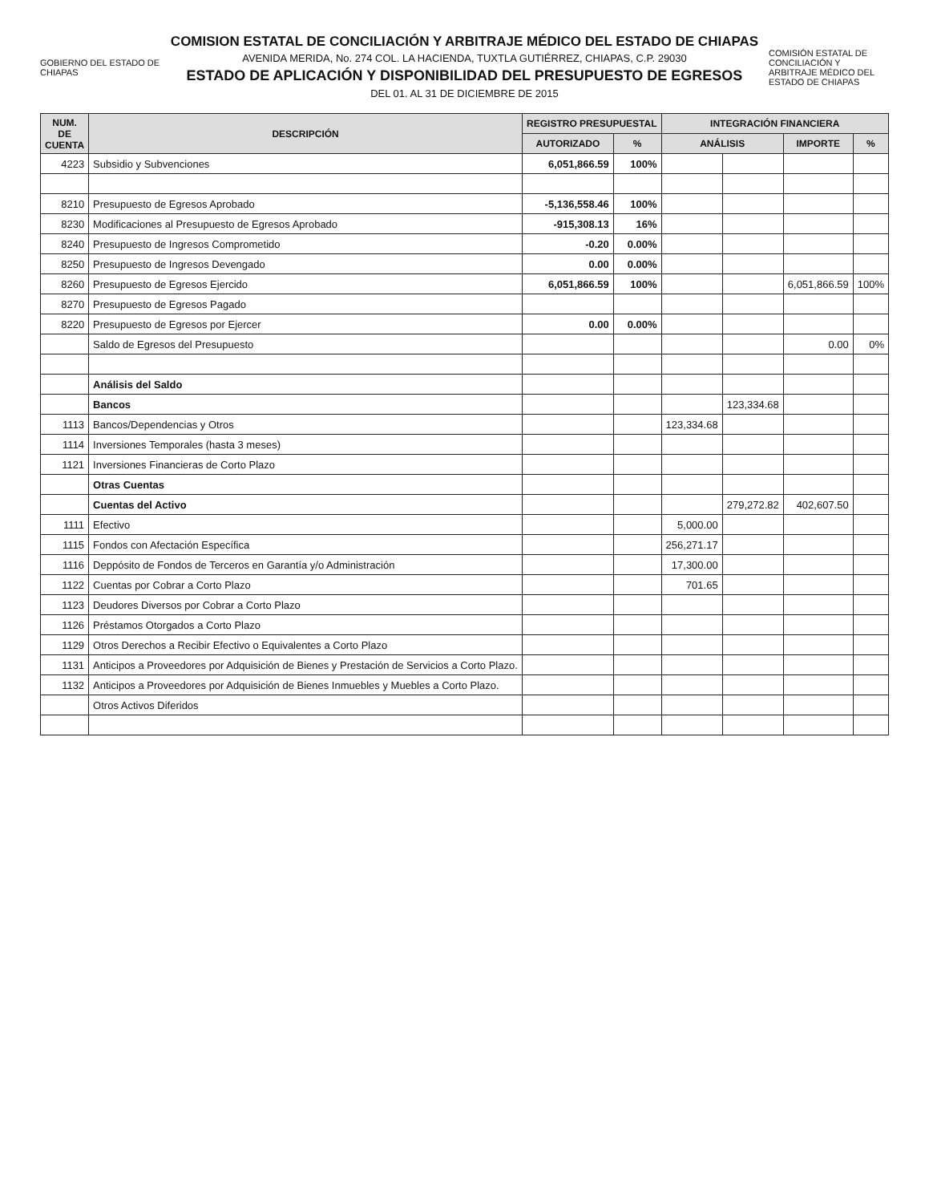GOBIERNO DEL ESTADO DE CHIAPAS
COMISION ESTATAL DE CONCILIACIÓN Y ARBITRAJE MÉDICO DEL ESTADO DE CHIAPAS
AVENIDA MERIDA, No. 274 COL. LA HACIENDA, TUXTLA GUTIÉRREZ, CHIAPAS, C.P. 29030
ESTADO DE APLICACIÓN Y DISPONIBILIDAD DEL PRESUPUESTO DE EGRESOS
DEL 01. AL 31 DE DICIEMBRE DE 2015
COMISIÓN ESTATAL DE CONCILIACIÓN Y ARBITRAJE MÉDICO DEL ESTADO DE CHIAPAS
| NUM. DE CUENTA | DESCRIPCIÓN | REGISTRO PRESUPUESTAL | | INTEGRACIÓN FINANCIERA | | | |
| --- | --- | --- | --- | --- | --- | --- | --- |
| | | AUTORIZADO | % | ANÁLISIS | | IMPORTE | % |
| 4223 | Subsidio y Subvenciones | 6,051,866.59 | 100% | | | | |
| 8210 | Presupuesto de Egresos Aprobado | -5,136,558.46 | 100% | | | | |
| 8230 | Modificaciones al Presupuesto de Egresos Aprobado | -915,308.13 | 16% | | | | |
| 8240 | Presupuesto de Ingresos Comprometido | -0.20 | 0.00% | | | | |
| 8250 | Presupuesto de Ingresos Devengado | 0.00 | 0.00% | | | | |
| 8260 | Presupuesto de Egresos Ejercido | 6,051,866.59 | 100% | | | 6,051,866.59 | 100% |
| 8270 | Presupuesto de Egresos Pagado | | | | | | |
| 8220 | Presupuesto de Egresos por Ejercer | 0.00 | 0.00% | | | | |
| | Saldo de Egresos del Presupuesto | | | | | 0.00 | 0% |
| | Análisis del Saldo | | | | | | |
| | Bancos | | | | 123,334.68 | | |
| 1113 | Bancos/Dependencias y Otros | | | 123,334.68 | | | |
| 1114 | Inversiones Temporales (hasta 3 meses) | | | | | | |
| 1121 | Inversiones Financieras de Corto Plazo | | | | | | |
| | Otras Cuentas | | | | | | |
| | Cuentas del Activo | | | | 279,272.82 | 402,607.50 | |
| 1111 | Efectivo | | | 5,000.00 | | | |
| 1115 | Fondos con Afectación Específica | | | 256,271.17 | | | |
| 1116 | Deppósito de Fondos de Terceros en Garantía y/o Administración | | | 17,300.00 | | | |
| 1122 | Cuentas por Cobrar a Corto Plazo | | | 701.65 | | | |
| 1123 | Deudores Diversos por Cobrar a Corto Plazo | | | | | | |
| 1126 | Préstamos Otorgados a Corto Plazo | | | | | | |
| 1129 | Otros Derechos a Recibir Efectivo o Equivalentes a Corto Plazo | | | | | | |
| 1131 | Anticipos a Proveedores por Adquisición de Bienes y Prestación de Servicios a Corto Plazo. | | | | | | |
| 1132 | Anticipos a Proveedores por Adquisición de Bienes Inmuebles y Muebles a Corto Plazo. | | | | | | |
| | Otros Activos Diferidos | | | | | | |